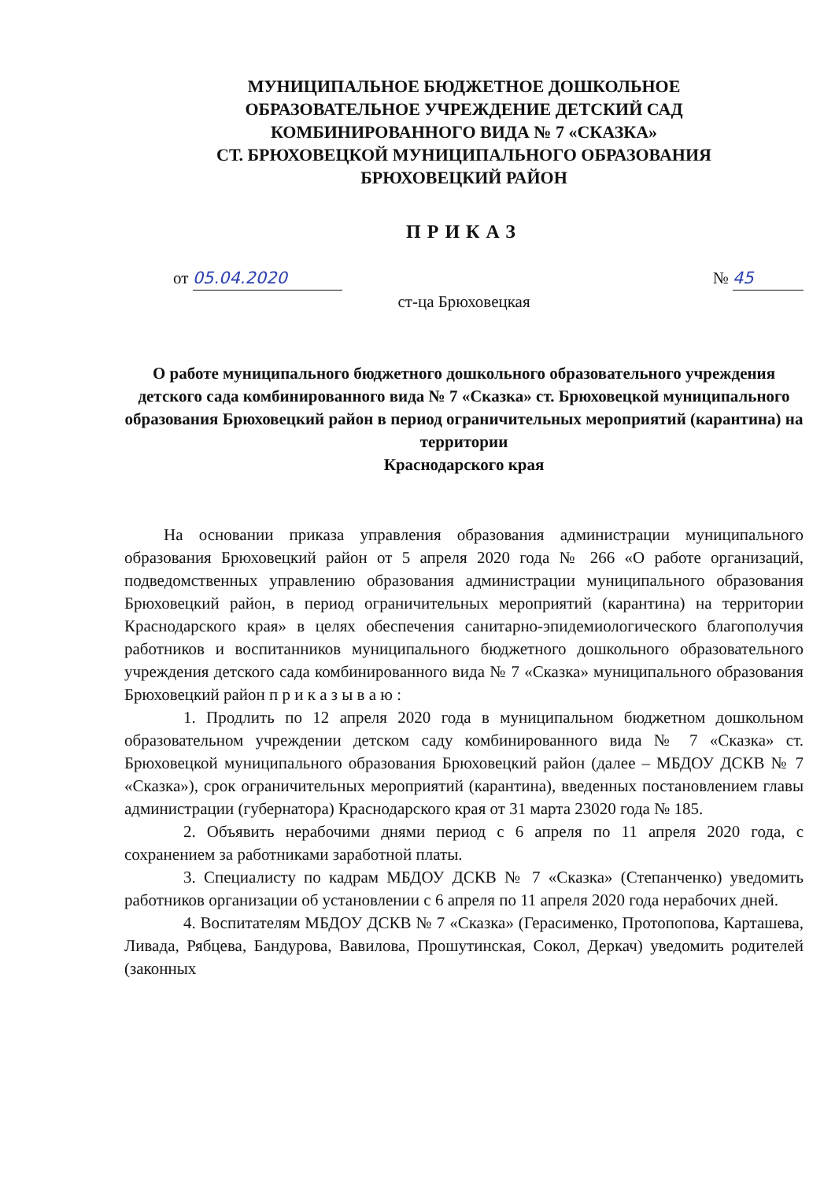МУНИЦИПАЛЬНОЕ БЮДЖЕТНОЕ ДОШКОЛЬНОЕ
ОБРАЗОВАТЕЛЬНОЕ УЧРЕЖДЕНИЕ ДЕТСКИЙ САД
КОМБИНИРОВАННОГО ВИДА № 7 «СКАЗКА»
СТ. БРЮХОВЕЦКОЙ МУНИЦИПАЛЬНОГО ОБРАЗОВАНИЯ
БРЮХОВЕЦКИЙ РАЙОН
ПРИКАЗ
от 05.04.2020 № 45
ст-ца Брюховецкая
О работе муниципального бюджетного дошкольного образовательного учреждения детского сада комбинированного вида № 7 «Сказка» ст. Брюховецкой муниципального образования Брюховецкий район в период ограничительных мероприятий (карантина) на территории
Краснодарского края
На основании приказа управления образования администрации муниципального образования Брюховецкий район от 5 апреля 2020 года № 266 «О работе организаций, подведомственных управлению образования администрации муниципального образования Брюховецкий район, в период ограничительных мероприятий (карантина) на территории Краснодарского края» в целях обеспечения санитарно-эпидемиологического благополучия работников и воспитанников муниципального бюджетного дошкольного образовательного учреждения детского сада комбинированного вида № 7 «Сказка» муниципального образования Брюховецкий район п р и к а з ы в а ю :
1. Продлить по 12 апреля 2020 года в муниципальном бюджетном дошкольном образовательном учреждении детском саду комбинированного вида № 7 «Сказка» ст. Брюховецкой муниципального образования Брюховецкий район (далее – МБДОУ ДСКВ № 7 «Сказка»), срок ограничительных мероприятий (карантина), введенных постановлением главы администрации (губернатора) Краснодарского края от 31 марта 23020 года № 185.
2. Объявить нерабочими днями период с 6 апреля по 11 апреля 2020 года, с сохранением за работниками заработной платы.
3. Специалисту по кадрам МБДОУ ДСКВ № 7 «Сказка» (Степанченко) уведомить работников организации об установлении с 6 апреля по 11 апреля 2020 года нерабочих дней.
4. Воспитателям МБДОУ ДСКВ № 7 «Сказка» (Герасименко, Протопопова, Карташева, Ливада, Рябцева, Бандурова, Вавилова, Прошутинская, Сокол, Деркач) уведомить родителей (законных